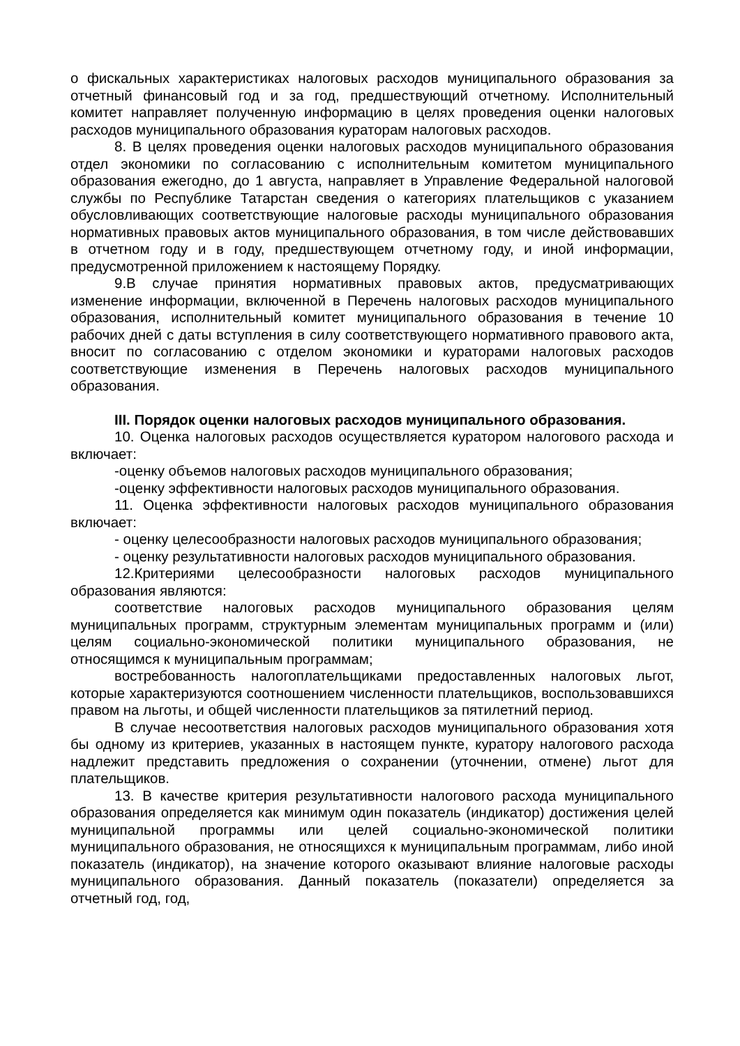о фискальных характеристиках налоговых расходов муниципального образования за отчетный финансовый год и за год, предшествующий отчетному. Исполнительный комитет направляет полученную информацию в целях проведения оценки налоговых расходов муниципального образования кураторам налоговых расходов.
8. В целях проведения оценки налоговых расходов муниципального образования отдел экономики по согласованию с исполнительным комитетом муниципального образования ежегодно, до 1 августа, направляет в Управление Федеральной налоговой службы по Республике Татарстан сведения о категориях плательщиков с указанием обусловливающих соответствующие налоговые расходы муниципального образования нормативных правовых актов муниципального образования, в том числе действовавших в отчетном году и в году, предшествующем отчетному году, и иной информации, предусмотренной приложением к настоящему Порядку.
9.В случае принятия нормативных правовых актов, предусматривающих изменение информации, включенной в Перечень налоговых расходов муниципального образования, исполнительный комитет муниципального образования в течение 10 рабочих дней с даты вступления в силу соответствующего нормативного правового акта, вносит по согласованию с отделом экономики и кураторами налоговых расходов соответствующие изменения в Перечень налоговых расходов муниципального образования.
III. Порядок оценки налоговых расходов муниципального образования.
10. Оценка налоговых расходов осуществляется куратором налогового расхода и включает:
-оценку объемов налоговых расходов муниципального образования;
-оценку эффективности налоговых расходов муниципального образования.
11. Оценка эффективности налоговых расходов муниципального образования включает:
- оценку целесообразности налоговых расходов муниципального образования;
- оценку результативности налоговых расходов муниципального образования.
12.Критериями целесообразности налоговых расходов муниципального образования являются:
соответствие налоговых расходов муниципального образования целям муниципальных программ, структурным элементам муниципальных программ и (или) целям социально-экономической политики муниципального образования, не относящимся к муниципальным программам;
востребованность налогоплательщиками предоставленных налоговых льгот, которые характеризуются соотношением численности плательщиков, воспользовавшихся правом на льготы, и общей численности плательщиков за пятилетний период.
В случае несоответствия налоговых расходов муниципального образования хотя бы одному из критериев, указанных в настоящем пункте, куратору налогового расхода надлежит представить предложения о сохранении (уточнении, отмене) льгот для плательщиков.
13. В качестве критерия результативности налогового расхода муниципального образования определяется как минимум один показатель (индикатор) достижения целей муниципальной программы или целей социально-экономической политики муниципального образования, не относящихся к муниципальным программам, либо иной показатель (индикатор), на значение которого оказывают влияние налоговые расходы муниципального образования. Данный показатель (показатели) определяется за отчетный год, год,